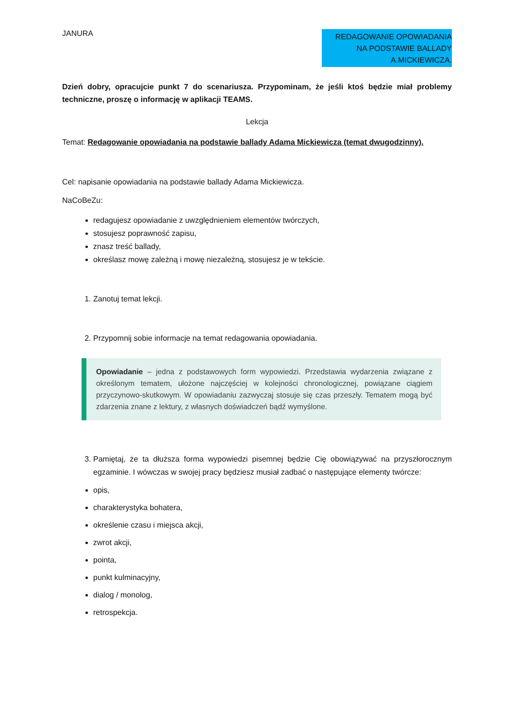JANURA
REDAGOWANIE OPOWIADANIA NA PODSTAWIE BALLADY A.MICKIEWICZA.
Dzień dobry, opracujcie punkt 7 do scenariusza. Przypominam, że jeśli ktoś będzie miał problemy techniczne, proszę o informację w aplikacji TEAMS.
Lekcja
Temat: Redagowanie opowiadania na podstawie ballady Adama Mickiewicza (temat dwugodzinny).
Cel: napisanie opowiadania na podstawie ballady Adama Mickiewicza.
NaCoBeZu:
redagujesz opowiadanie z uwzględnieniem elementów twórczych,
stosujesz poprawność zapisu,
znasz treść ballady,
określasz mowę zależną i mowę niezależną, stosujesz je w tekście.
1. Zanotuj temat lekcji.
2. Przypomnij sobie informacje na temat redagowania opowiadania.
Opowiadanie – jedna z podstawowych form wypowiedzi. Przedstawia wydarzenia związane z określonym tematem, ułożone najczęściej w kolejności chronologicznej, powiązane ciągiem przyczynowo-skutkowym. W opowiadaniu zazwyczaj stosuje się czas przeszły. Tematem mogą być zdarzenia znane z lektury, z własnych doświadczeń bądź wymyślone.
3. Pamiętaj, że ta dłuższa forma wypowiedzi pisemnej będzie Cię obowiązywać na przyszłorocznym egzaminie. I wówczas w swojej pracy będziesz musiał zadbać o następujące elementy twórcze:
opis,
charakterystyka bohatera,
określenie czasu i miejsca akcji,
zwrot akcji,
pointa,
punkt kulminacyjny,
dialog / monolog,
retrospekcja.